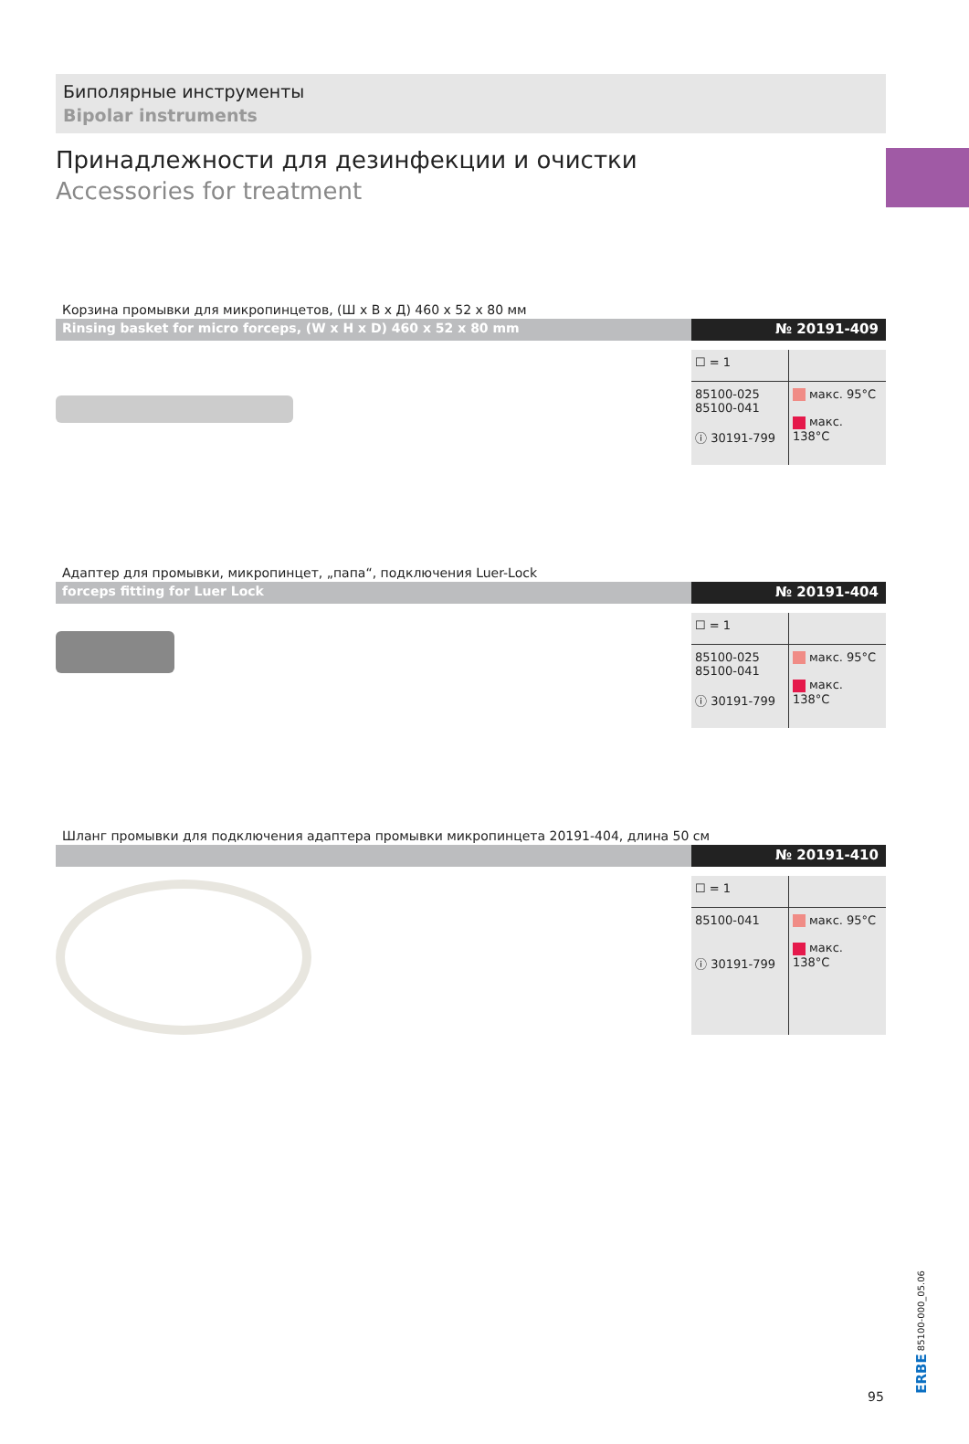Биполярные инструменты
Bipolar instruments
Принадлежности для дезинфекции и очистки
Accessories for treatment
Корзина промывки для микропинцетов, (Ш x В x Д) 460 x 52 x 80 мм
Rinsing basket for micro forceps, (W x H x D) 460 x 52 x 80 mm
№ 20191-409
| ☐ = 1 | |
| 85100-025 85100-041 ⓘ 30191-799 | макс. 95°C макс. 138°C |
Адаптер для промывки, микропинцет, „папа“, подключения Luer-Lock
forceps fitting for Luer Lock № 20191-404
| ☐ = 1 | |
| 85100-025 85100-041 ⓘ 30191-799 | макс. 95°C макс. 138°C |
Шланг промывки для подключения адаптера промывки микропинцета 20191-404, длина 50 см
№ 20191-410
| ☐ = 1 | |
| 85100-041 ⓘ 30191-799 | макс. 95°C макс. 138°C |
95
ERBE 85100-000_05.06